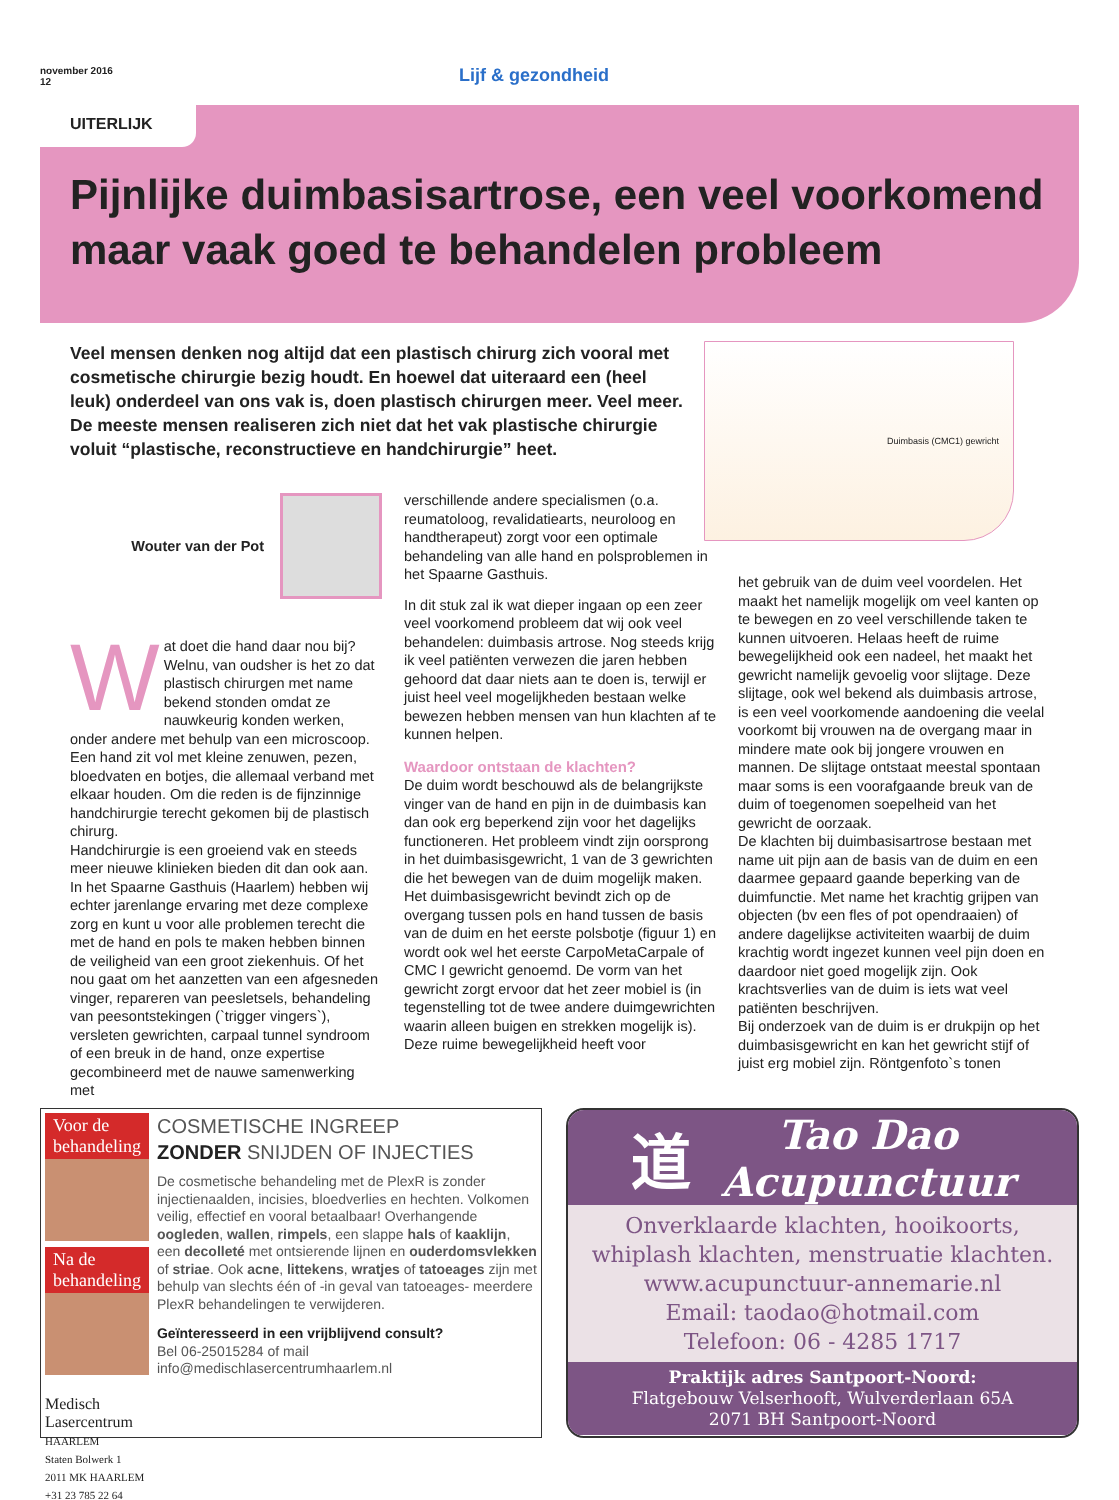november 2016
12
Lijf & gezondheid
UITERLIJK
Pijnlijke duimbasisartrose, een veel voorkomend maar vaak goed te behandelen probleem
Veel mensen denken nog altijd dat een plastisch chirurg zich vooral met cosmetische chirurgie bezig houdt. En hoewel dat uiteraard een (heel leuk) onderdeel van ons vak is, doen plastisch chirurgen meer. Veel meer. De meeste mensen realiseren zich niet dat het vak plastische chirurgie voluit “plastische, reconstructieve en handchirurgie” heet.
Duimbasis (CMC1) gewricht
Wouter van der Pot
Wat doet die hand daar nou bij? Welnu, van oudsher is het zo dat plastisch chirurgen met name bekend stonden omdat ze nauwkeurig konden werken, onder andere met behulp van een microscoop. Een hand zit vol met kleine zenuwen, pezen, bloedvaten en botjes, die allemaal verband met elkaar houden. Om die reden is de fijnzinnige handchirurgie terecht gekomen bij de plastisch chirurg.
Handchirurgie is een groeiend vak en steeds meer nieuwe klinieken bieden dit dan ook aan. In het Spaarne Gasthuis (Haarlem) hebben wij echter jarenlange ervaring met deze complexe zorg en kunt u voor alle problemen terecht die met de hand en pols te maken hebben binnen de veiligheid van een groot ziekenhuis. Of het nou gaat om het aanzetten van een afgesneden vinger, repareren van peesletsels, behandeling van peesontstekingen (`trigger vingers`), versleten gewrichten, carpaal tunnel syndroom of een breuk in de hand, onze expertise gecombineerd met de nauwe samenwerking met
verschillende andere specialismen (o.a. reumatoloog, revalidatiearts, neuroloog en handtherapeut) zorgt voor een optimale behandeling van alle hand en polsproblemen in het Spaarne Gasthuis.
In dit stuk zal ik wat dieper ingaan op een zeer veel voorkomend probleem dat wij ook veel behandelen: duimbasis artrose. Nog steeds krijg ik veel patiënten verwezen die jaren hebben gehoord dat daar niets aan te doen is, terwijl er juist heel veel mogelijkheden bestaan welke bewezen hebben mensen van hun klachten af te kunnen helpen.
Waardoor ontstaan de klachten?
De duim wordt beschouwd als de belangrijkste vinger van de hand en pijn in de duimbasis kan dan ook erg beperkend zijn voor het dagelijks functioneren. Het probleem vindt zijn oorsprong in het duimbasisgewricht, 1 van de 3 gewrichten die het bewegen van de duim mogelijk maken. Het duimbasisgewricht bevindt zich op de overgang tussen pols en hand tussen de basis van de duim en het eerste polsbotje (figuur 1) en wordt ook wel het eerste CarpoMetaCarpale of CMC I gewricht genoemd. De vorm van het gewricht zorgt ervoor dat het zeer mobiel is (in tegenstelling tot de twee andere duimgewrichten waarin alleen buigen en strekken mogelijk is). Deze ruime bewegelijkheid heeft voor
het gebruik van de duim veel voordelen. Het maakt het namelijk mogelijk om veel kanten op te bewegen en zo veel verschillende taken te kunnen uitvoeren. Helaas heeft de ruime bewegelijkheid ook een nadeel, het maakt het gewricht namelijk gevoelig voor slijtage. Deze slijtage, ook wel bekend als duimbasis artrose, is een veel voorkomende aandoening die veelal voorkomt bij vrouwen na de overgang maar in mindere mate ook bij jongere vrouwen en mannen. De slijtage ontstaat meestal spontaan maar soms is een voorafgaande breuk van de duim of toegenomen soepelheid van het gewricht de oorzaak.
De klachten bij duimbasisartrose bestaan met name uit pijn aan de basis van de duim en een daarmee gepaard gaande beperking van de duimfunctie. Met name het krachtig grijpen van objecten (bv een fles of pot opendraaien) of andere dagelijkse activiteiten waarbij de duim krachtig wordt ingezet kunnen veel pijn doen en daardoor niet goed mogelijk zijn. Ook krachtsverlies van de duim is iets wat veel patiënten beschrijven.
Bij onderzoek van de duim is er drukpijn op het duimbasisgewricht en kan het gewricht stijf of juist erg mobiel zijn. Röntgenfoto`s tonen
Voor de behandeling
Na de behandeling
Medisch Lasercentrum
HAARLEM
Staten Bolwerk 1
2011 MK HAARLEM
+31 23 785 22 64
COSMETISCHE INGREEP
ZONDER SNIJDEN OF INJECTIES
De cosmetische behandeling met de PlexR is zonder injectienaalden, incisies, bloedverlies en hechten. Volkomen veilig, effectief en vooral betaalbaar! Overhangende oogleden, wallen, rimpels, een slappe hals of kaaklijn, een decolleté met ontsierende lijnen en ouderdomsvlekken of striae. Ook acne, littekens, wratjes of tatoeages zijn met behulp van slechts één of -in geval van tatoeages- meerdere PlexR behandelingen te verwijderen.
Geïnteresseerd in een vrijblijvend consult?
Bel 06-25015284 of mail
info@medischlasercentrumhaarlem.nl
道 Tao Dao
Acupunctuur
Onverklaarde klachten, hooikoorts,
whiplash klachten, menstruatie klachten.
www.acupunctuur-annemarie.nl
Email: taodao@hotmail.com
Telefoon: 06 - 4285 1717
Praktijk adres Santpoort-Noord:
Flatgebouw Velserhooft, Wulverderlaan 65A
2071 BH Santpoort-Noord